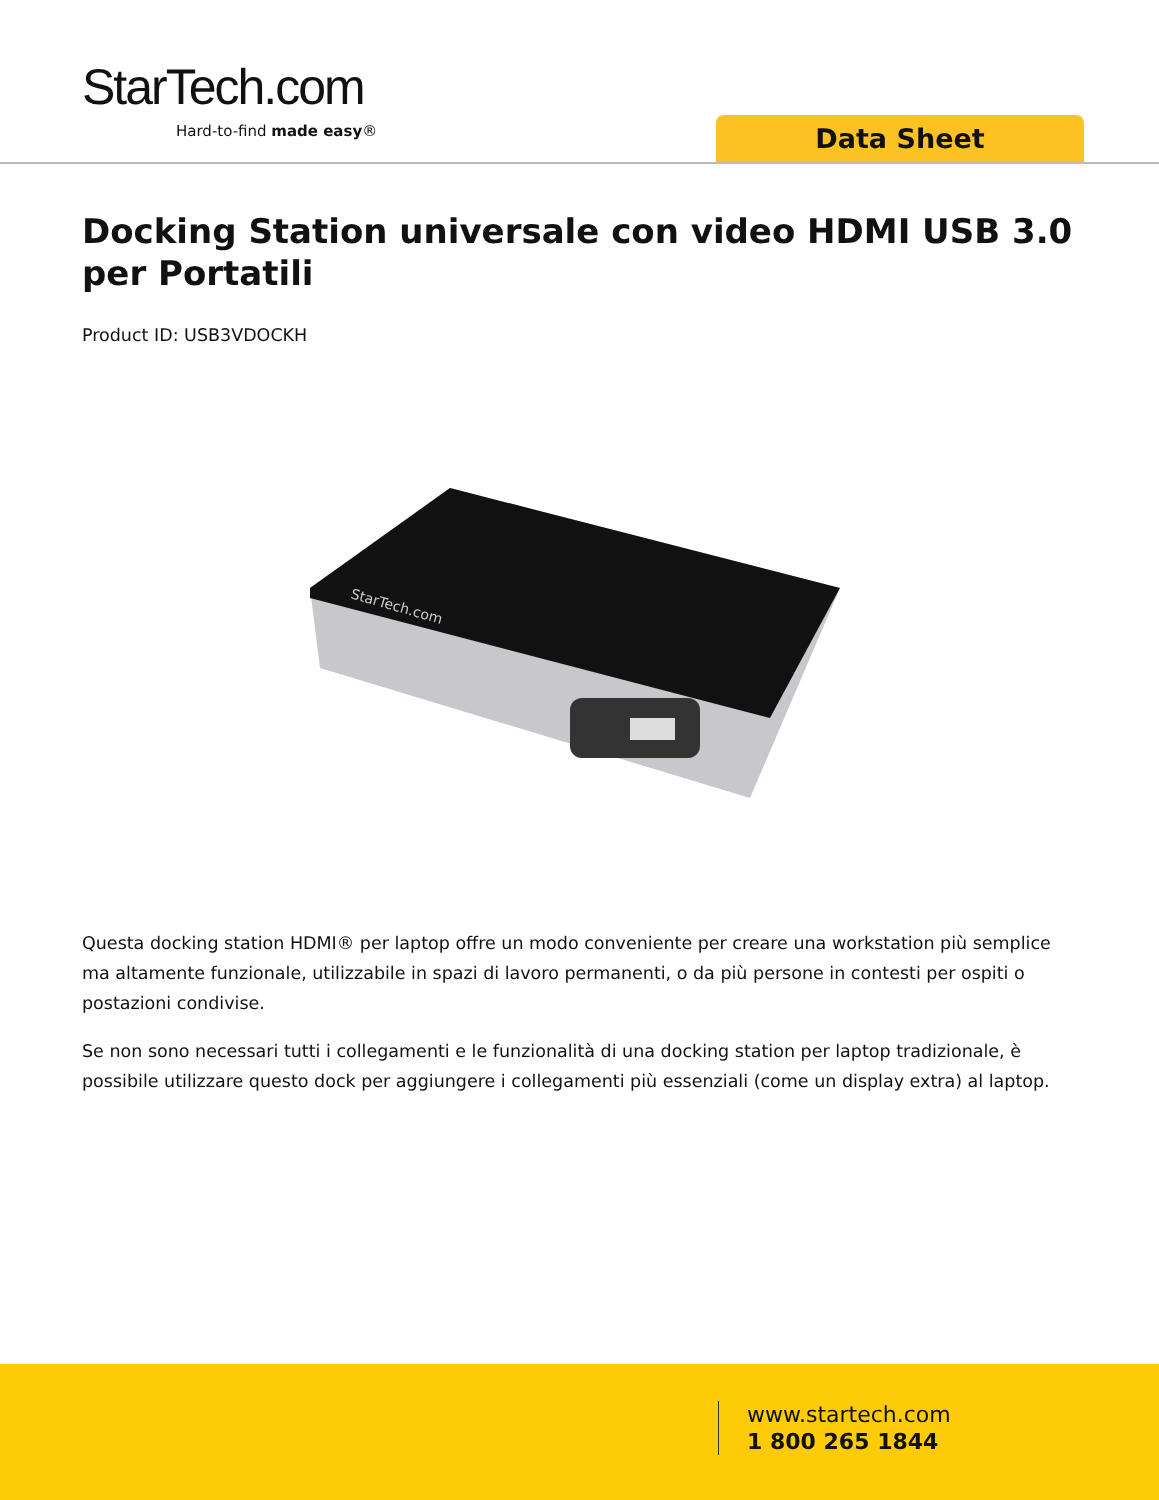StarTech.com
Hard-to-find made easy® Data Sheet
Docking Station universale con video HDMI USB 3.0 per Portatili
Product ID: USB3VDOCKH
StarTech.com
Questa docking station HDMI® per laptop offre un modo conveniente per creare una workstation più semplice ma altamente funzionale, utilizzabile in spazi di lavoro permanenti, o da più persone in contesti per ospiti o postazioni condivise.
Se non sono necessari tutti i collegamenti e le funzionalità di una docking station per laptop tradizionale, è possibile utilizzare questo dock per aggiungere i collegamenti più essenziali (come un display extra) al laptop.
www.startech.com
1 800 265 1844